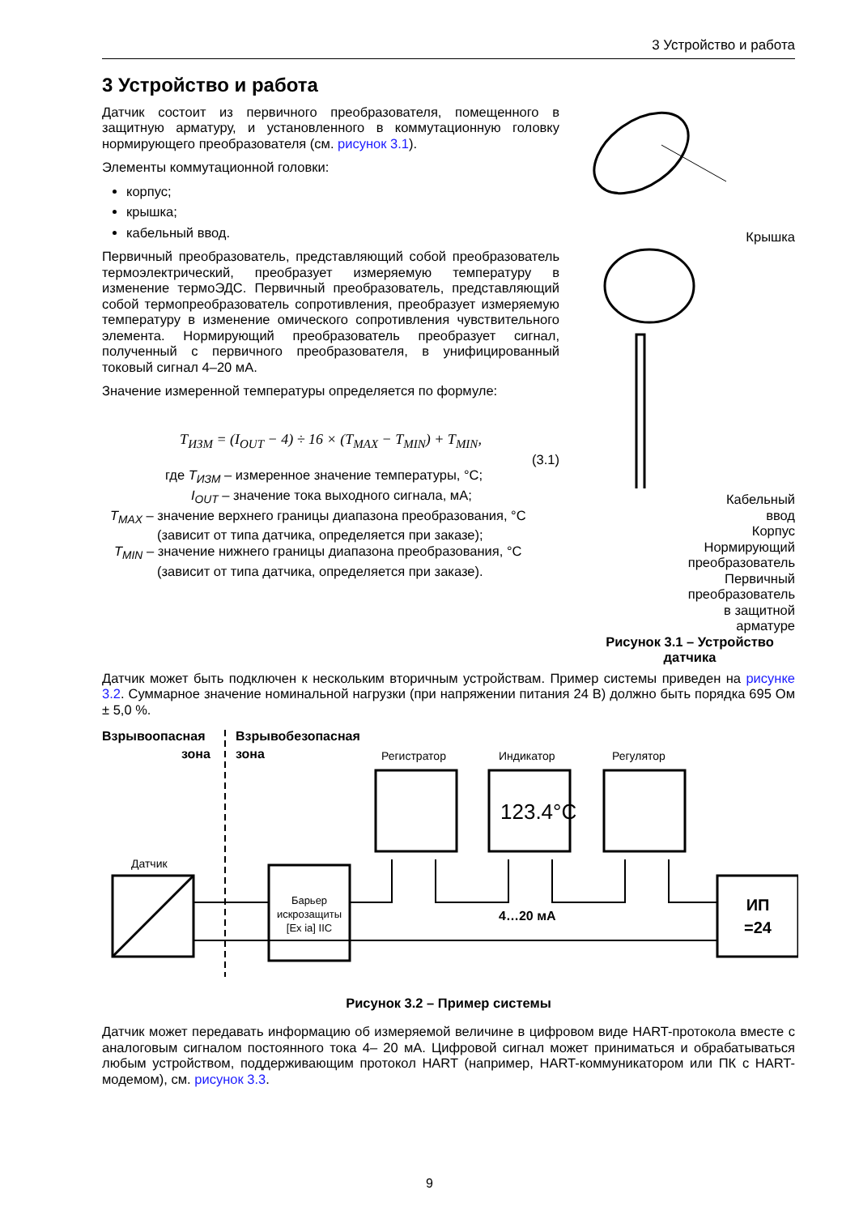3 Устройство и работа
3 Устройство и работа
Датчик состоит из первичного преобразователя, помещенного в защитную арматуру, и установленного в коммутационную головку нормирующего преобразователя (см. рисунок 3.1).
Элементы коммутационной головки:
корпус;
крышка;
кабельный ввод.
Первичный преобразователь, представляющий собой преобразователь термоэлектрический, преобразует измеряемую температуру в изменение термоЭДС. Первичный преобразователь, представляющий собой термопреобразователь сопротивления, преобразует измеряемую температуру в изменение омического сопротивления чувствительного элемента. Нормирующий преобразователь преобразует сигнал, полученный с первичного преобразователя, в унифицированный токовый сигнал 4–20 мА.
Значение измеренной температуры определяется по формуле:
T<sub>ИЗМ</sub> = (I<sub>OUT</sub> − 4) ÷ 16 × (T<sub>MAX</sub> − T<sub>MIN</sub>) + T<sub>MIN</sub>,
(3.1)
где T<sub>ИЗМ</sub> – измеренное значение температуры, °С;
I<sub>OUT</sub> – значение тока выходного сигнала, мА;
T<sub>MAX</sub> – значение верхнего границы диапазона преобразования, °С
(зависит от типа датчика, определяется при заказе);
T<sub>MIN</sub> – значение нижнего границы диапазона преобразования, °С
(зависит от типа датчика, определяется при заказе).
Крышка
Кабельный
ввод
Корпус
Нормирующий
преобразователь
Первичный
преобразователь
в защитной
арматуре
Рисунок 3.1 – Устройство датчика
Датчик может быть подключен к нескольким вторичным устройствам. Пример системы приведен на рисунке 3.2. Суммарное значение номинальной нагрузки (при напряжении питания 24 В) должно быть порядка 695 Ом ± 5,0 %.
Взрывоопасная
зона
Взрывобезопасная
зона
Регистратор
Индикатор
Регулятор
123.4°C
Датчик
Барьер
искрозащиты
[Ex ia] IIC
4…20 мА
ИП
=24
Рисунок 3.2 – Пример системы
Датчик может передавать информацию об измеряемой величине в цифровом виде HART-протокола вместе с аналоговым сигналом постоянного тока 4– 20 мА. Цифровой сигнал может приниматься и обрабатываться любым устройством, поддерживающим протокол HART (например, HART-коммуникатором или ПК с HART-модемом), см. рисунок 3.3.
9